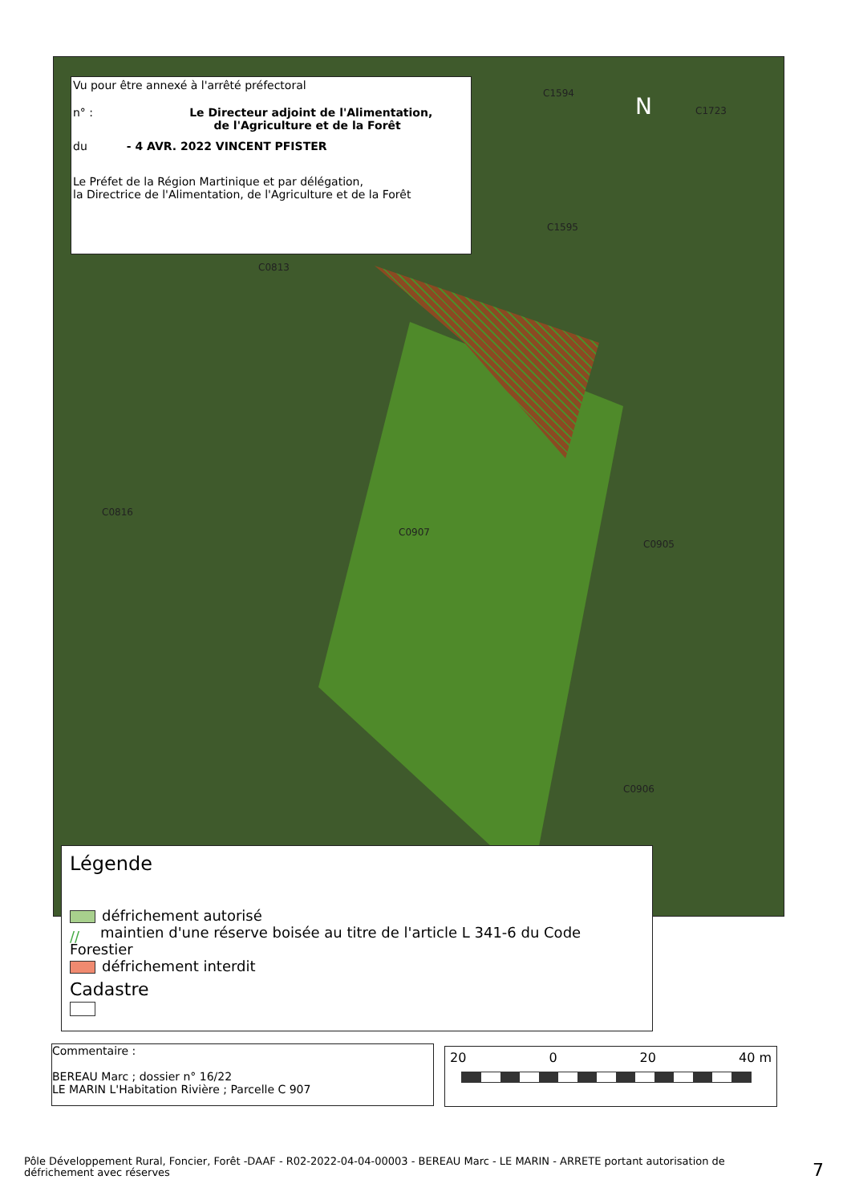C1594
C1723
C1595
C0813
C0816
C0907
C0905
C0906
N
Vu pour être annexé à l'arrêté préfectoral
n° : Le Directeur adjoint de l'Alimentation,
de l'Agriculture et de la Forêt
du - 4 AVR. 2022 VINCENT PFISTER
Le Préfet de la Région Martinique et par délégation,
la Directrice de l'Alimentation, de l'Agriculture et de la Forêt
Légende
défrichement autorisé
// maintien d'une réserve boisée au titre de l'article L 341-6 du Code Forestier
défrichement interdit
Cadastre
Commentaire :
BEREAU Marc ; dossier n° 16/22
LE MARIN L'Habitation Rivière ; Parcelle C 907
20 0 20 40 m
Pôle Développement Rural, Foncier, Forêt -DAAF - R02-2022-04-04-00003 - BEREAU Marc - LE MARIN - ARRETE portant autorisation de défrichement avec réserves
7